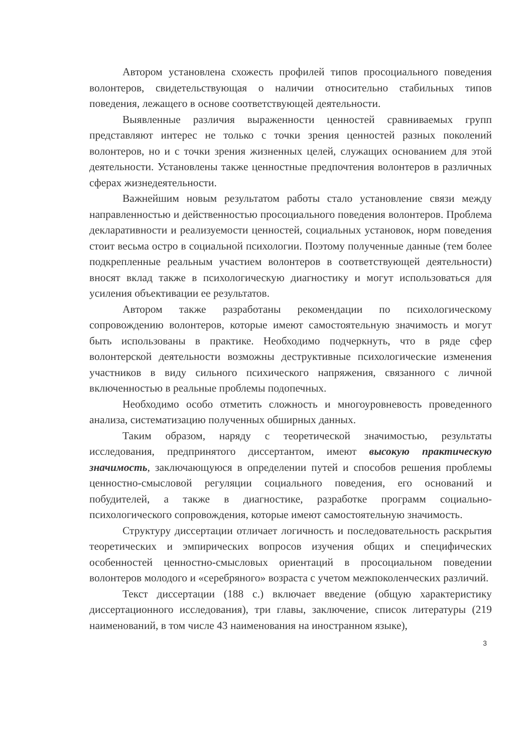Автором установлена схожесть профилей типов просоциального поведения волонтеров, свидетельствующая о наличии относительно стабильных типов поведения, лежащего в основе соответствующей деятельности.
Выявленные различия выраженности ценностей сравниваемых групп представляют интерес не только с точки зрения ценностей разных поколений волонтеров, но и с точки зрения жизненных целей, служащих основанием для этой деятельности. Установлены также ценностные предпочтения волонтеров в различных сферах жизнедеятельности.
Важнейшим новым результатом работы стало установление связи между направленностью и действенностью просоциального поведения волонтеров. Проблема декларативности и реализуемости ценностей, социальных установок, норм поведения стоит весьма остро в социальной психологии. Поэтому полученные данные (тем более подкрепленные реальным участием волонтеров в соответствующей деятельности) вносят вклад также в психологическую диагностику и могут использоваться для усиления объективации ее результатов.
Автором также разработаны рекомендации по психологическому сопровождению волонтеров, которые имеют самостоятельную значимость и могут быть использованы в практике. Необходимо подчеркнуть, что в ряде сфер волонтерской деятельности возможны деструктивные психологические изменения участников в виду сильного психического напряжения, связанного с личной включенностью в реальные проблемы подопечных.
Необходимо особо отметить сложность и многоуровневость проведенного анализа, систематизацию полученных обширных данных.
Таким образом, наряду с теоретической значимостью, результаты исследования, предпринятого диссертантом, имеют высокую практическую значимость, заключающуюся в определении путей и способов решения проблемы ценностно-смысловой регуляции социального поведения, его оснований и побудителей, а также в диагностике, разработке программ социально-психологического сопровождения, которые имеют самостоятельную значимость.
Структуру диссертации отличает логичность и последовательность раскрытия теоретических и эмпирических вопросов изучения общих и специфических особенностей ценностно-смысловых ориентаций в просоциальном поведении волонтеров молодого и «серебряного» возраста с учетом межпоколенческих различий.
Текст диссертации (188 с.) включает введение (общую характеристику диссертационного исследования), три главы, заключение, список литературы (219 наименований, в том числе 43 наименования на иностранном языке),
3